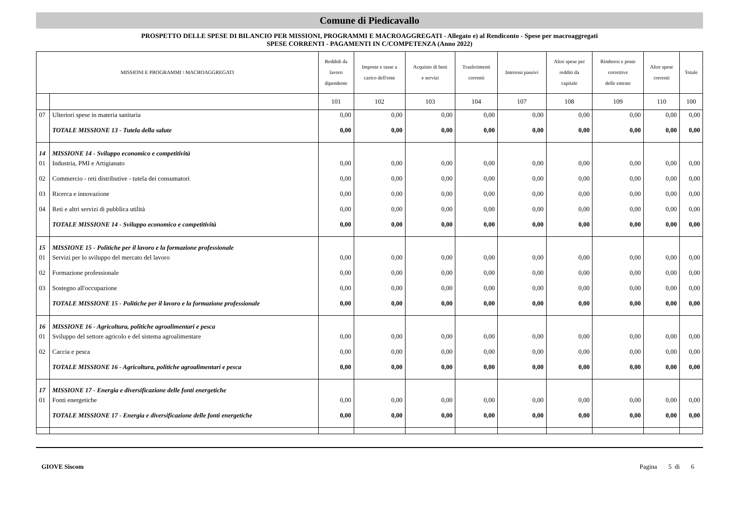Comune di Piedicavallo
PROSPETTO DELLE SPESE DI BILANCIO PER MISSIONI, PROGRAMMI E MACROAGGREGATI - Allegato e) al Rendiconto - Spese per macroaggregati
SPESE CORRENTI - PAGAMENTI IN C/COMPETENZA (Anno 2022)
| MISSIONI E PROGRAMMI \ MACROAGGREGATI | | Reddidi da lavoro dipendente | Imposte e tasse a carico dell'ente | Acquisto di beni e servizi | Trasferimenti correnti | Interessi passivi | Altre spese per redditi da capitale | Rimborsi e poste correttive delle entrate | Altre spese correnti | Totale |
| --- | --- | --- | --- | --- | --- | --- | --- | --- | --- | --- |
| | | 101 | 102 | 103 | 104 | 107 | 108 | 109 | 110 | 100 |
| 07 | Ulteriori spese in materia sanitaria | 0,00 | 0,00 | 0,00 | 0,00 | 0,00 | 0,00 | 0,00 | 0,00 | 0,00 |
| | TOTALE MISSIONE 13 - Tutela della salute | 0,00 | 0,00 | 0,00 | 0,00 | 0,00 | 0,00 | 0,00 | 0,00 | 0,00 |
| 14 | MISSIONE 14 - Sviluppo economico e competitività | | | | | | | | | |
| 01 | Industria, PMI e Artigianato | 0,00 | 0,00 | 0,00 | 0,00 | 0,00 | 0,00 | 0,00 | 0,00 | 0,00 |
| 02 | Commercio - reti distributive - tutela dei consumatori | 0,00 | 0,00 | 0,00 | 0,00 | 0,00 | 0,00 | 0,00 | 0,00 | 0,00 |
| 03 | Ricerca e innovazione | 0,00 | 0,00 | 0,00 | 0,00 | 0,00 | 0,00 | 0,00 | 0,00 | 0,00 |
| 04 | Reti e altri servizi di pubblica utilità | 0,00 | 0,00 | 0,00 | 0,00 | 0,00 | 0,00 | 0,00 | 0,00 | 0,00 |
| | TOTALE MISSIONE 14 - Sviluppo economico e competitività | 0,00 | 0,00 | 0,00 | 0,00 | 0,00 | 0,00 | 0,00 | 0,00 | 0,00 |
| 15 | MISSIONE 15 - Politiche per il lavoro e la formazione professionale | | | | | | | | | |
| 01 | Servizi per lo sviluppo del mercato del lavoro | 0,00 | 0,00 | 0,00 | 0,00 | 0,00 | 0,00 | 0,00 | 0,00 | 0,00 |
| 02 | Formazione professionale | 0,00 | 0,00 | 0,00 | 0,00 | 0,00 | 0,00 | 0,00 | 0,00 | 0,00 |
| 03 | Sostegno all'occupazione | 0,00 | 0,00 | 0,00 | 0,00 | 0,00 | 0,00 | 0,00 | 0,00 | 0,00 |
| | TOTALE MISSIONE 15 - Politiche per il lavoro e la formazione professionale | 0,00 | 0,00 | 0,00 | 0,00 | 0,00 | 0,00 | 0,00 | 0,00 | 0,00 |
| 16 | MISSIONE 16 - Agricoltura, politiche agroalimentari e pesca | | | | | | | | | |
| 01 | Sviluppo del settore agricolo e del sistema agroalimentare | 0,00 | 0,00 | 0,00 | 0,00 | 0,00 | 0,00 | 0,00 | 0,00 | 0,00 |
| 02 | Caccia e pesca | 0,00 | 0,00 | 0,00 | 0,00 | 0,00 | 0,00 | 0,00 | 0,00 | 0,00 |
| | TOTALE MISSIONE 16 - Agricoltura, politiche agroalimentari e pesca | 0,00 | 0,00 | 0,00 | 0,00 | 0,00 | 0,00 | 0,00 | 0,00 | 0,00 |
| 17 | MISSIONE 17 - Energia e diversificazione delle fonti energetiche | | | | | | | | | |
| 01 | Fonti energetiche | 0,00 | 0,00 | 0,00 | 0,00 | 0,00 | 0,00 | 0,00 | 0,00 | 0,00 |
| | TOTALE MISSIONE 17 - Energia e diversificazione delle fonti energetiche | 0,00 | 0,00 | 0,00 | 0,00 | 0,00 | 0,00 | 0,00 | 0,00 | 0,00 |
GIOVE Siscom Pagina 5 di 6